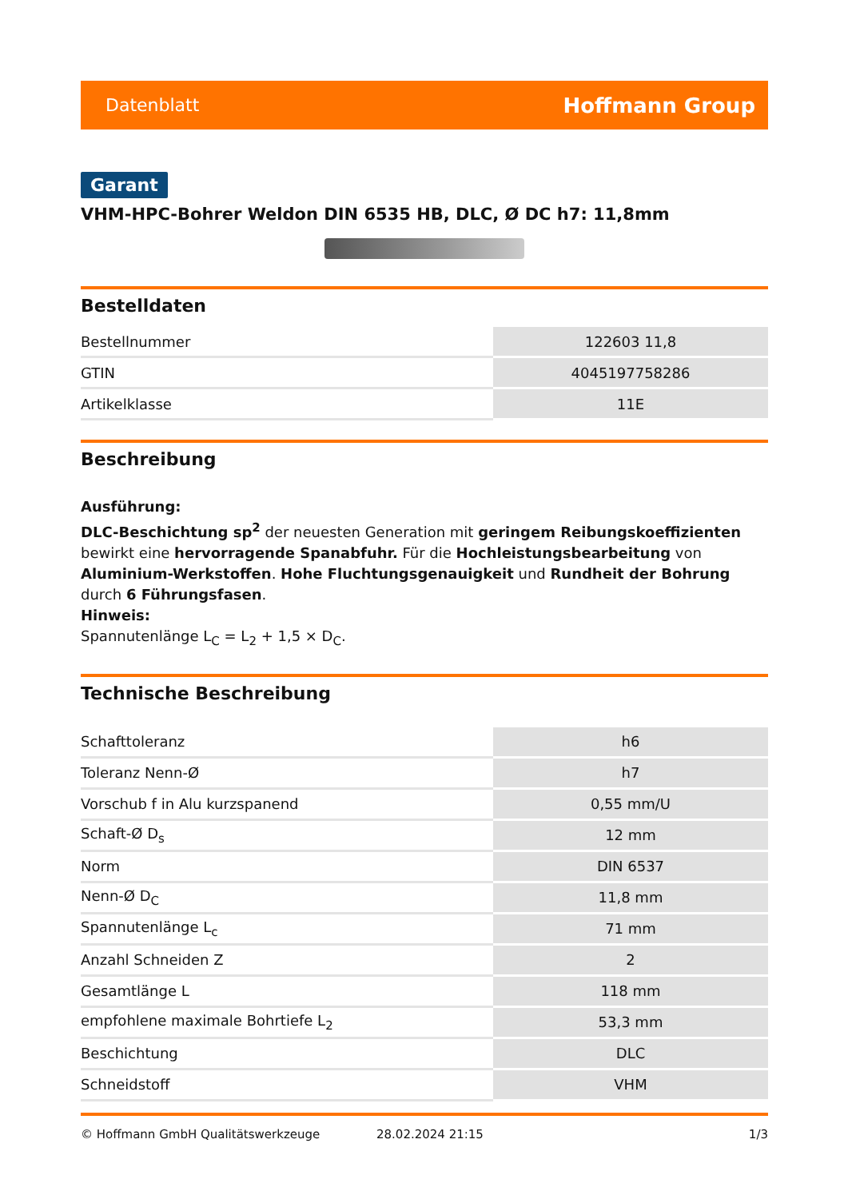Datenblatt Hoffmann Group
Garant
VHM-HPC-Bohrer Weldon DIN 6535 HB, DLC, Ø DC h7: 11,8mm
Bestelldaten
| Bestellnummer | 122603 11,8 |
| GTIN | 4045197758286 |
| Artikelklasse | 11E |
Beschreibung
Ausführung:
DLC-Beschichtung sp<sup>2</sup> der neuesten Generation mit geringem Reibungskoeffizienten bewirkt eine hervorragende Spanabfuhr. Für die Hochleistungsbearbeitung von Aluminium-Werkstoffen. Hohe Fluchtungsgenauigkeit und Rundheit der Bohrung durch 6 Führungsfasen.
Hinweis:
Spannutenlänge L<sub>C</sub> = L<sub>2</sub> + 1,5 × D<sub>C</sub>.
Technische Beschreibung
| Schafttoleranz | h6 |
| Toleranz Nenn-Ø | h7 |
| Vorschub f in Alu kurzspanend | 0,55 mm/U |
| Schaft-Ø D<sub>s</sub> | 12 mm |
| Norm | DIN 6537 |
| Nenn-Ø D<sub>C</sub> | 11,8 mm |
| Spannutenlänge L<sub>c</sub> | 71 mm |
| Anzahl Schneiden Z | 2 |
| Gesamtlänge L | 118 mm |
| empfohlene maximale Bohrtiefe L<sub>2</sub> | 53,3 mm |
| Beschichtung | DLC |
| Schneidstoff | VHM |
© Hoffmann GmbH Qualitätswerkzeuge 28.02.2024 21:15 1/3